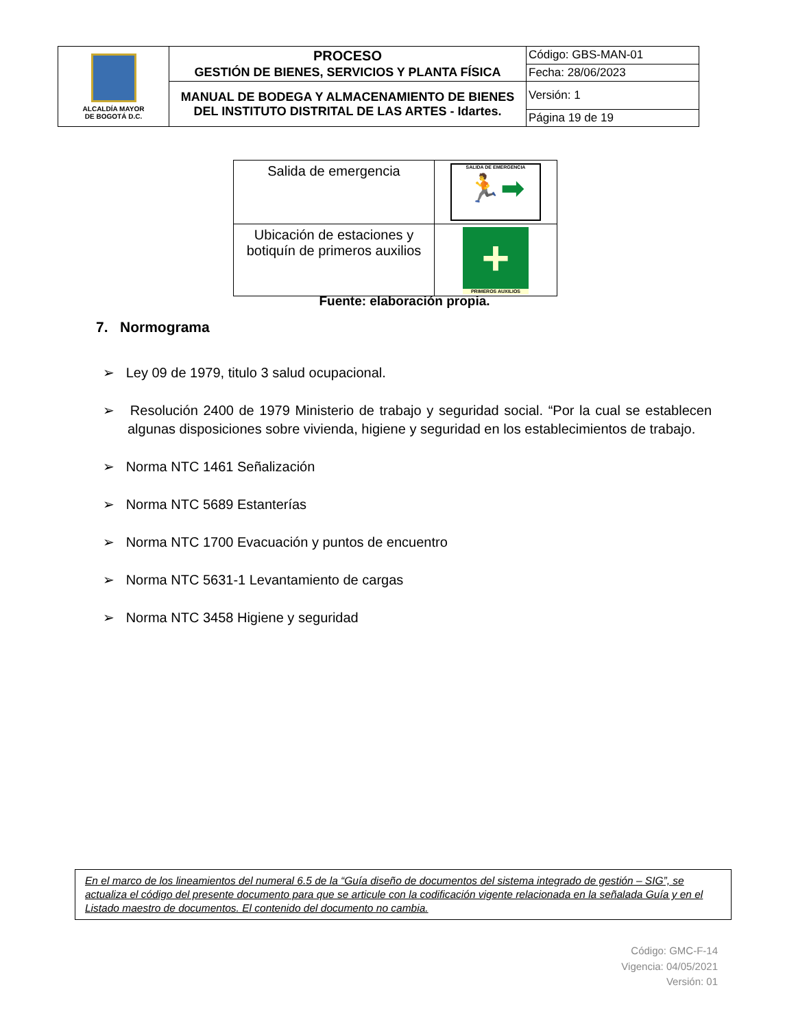| ALCALDÍA MAYOR DE BOGOTÁ D.C. | PROCESO GESTIÓN DE BIENES, SERVICIOS Y PLANTA FÍSICA | Código: GBS-MAN-01 |
| | | Fecha: 28/06/2023 |
| | MANUAL DE BODEGA Y ALMACENAMIENTO DE BIENES DEL INSTITUTO DISTRITAL DE LAS ARTES - Idartes. | Versión: 1 |
| | | Página 19 de 19 |
| Salida de emergencia | SALIDA DE EMERGENCIA 🏃➡ |
| Ubicación de estaciones y botiquín de primeros auxilios | + PRIMEROS AUXILIOS |
Fuente: elaboración propia.
7. Normograma
➢ Ley 09 de 1979, titulo 3 salud ocupacional.
➢ Resolución 2400 de 1979 Ministerio de trabajo y seguridad social. “Por la cual se establecen algunas disposiciones sobre vivienda, higiene y seguridad en los establecimientos de trabajo.
➢ Norma NTC 1461 Señalización
➢ Norma NTC 5689 Estanterías
➢ Norma NTC 1700 Evacuación y puntos de encuentro
➢ Norma NTC 5631-1 Levantamiento de cargas
➢ Norma NTC 3458 Higiene y seguridad
En el marco de los lineamientos del numeral 6.5 de la “Guía diseño de documentos del sistema integrado de gestión – SIG”, se actualiza el código del presente documento para que se articule con la codificación vigente relacionada en la señalada Guía y en el Listado maestro de documentos. El contenido del documento no cambia.
Código: GMC-F-14
Vigencia: 04/05/2021
Versión: 01